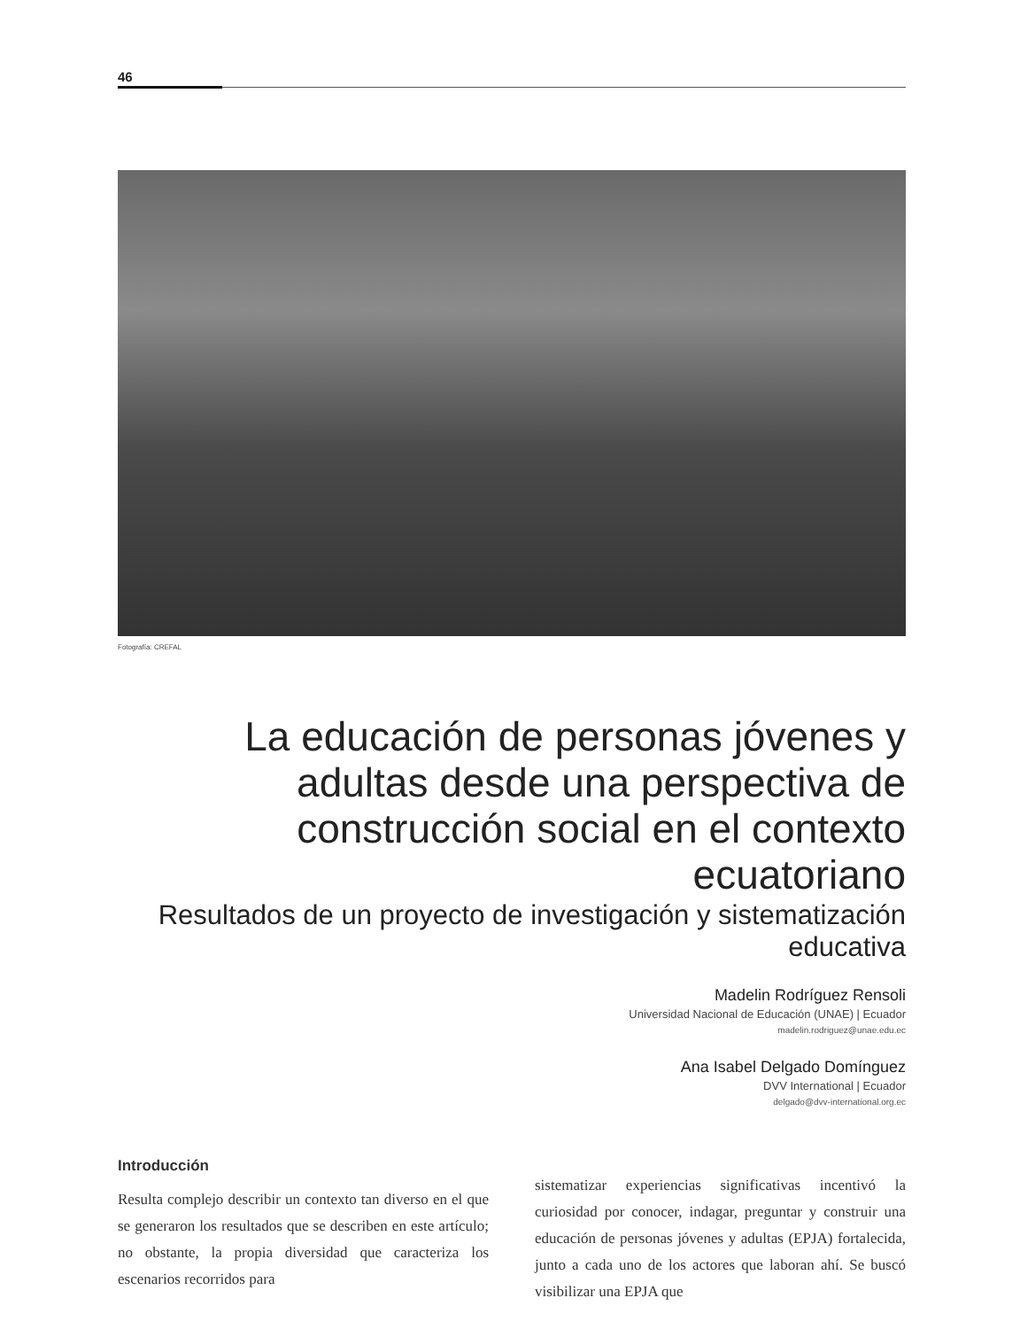46
Fotografía: CREFAL
La educación de personas jóvenes y adultas desde una perspectiva de construcción social en el contexto ecuatoriano
Resultados de un proyecto de investigación y sistematización educativa
Madelin Rodríguez Rensoli
Universidad Nacional de Educación (UNAE) | Ecuador
madelin.rodriguez@unae.edu.ec
Ana Isabel Delgado Domínguez
DVV International | Ecuador
delgado@dvv-international.org.ec
Introducción
Resulta complejo describir un contexto tan diverso en el que se generaron los resultados que se describen en este artículo; no obstante, la propia diversidad que caracteriza los escenarios recorridos para
sistematizar experiencias significativas incentivó la curiosidad por conocer, indagar, preguntar y construir una educación de personas jóvenes y adultas (EPJA) fortalecida, junto a cada uno de los actores que laboran ahí. Se buscó visibilizar una EPJA que